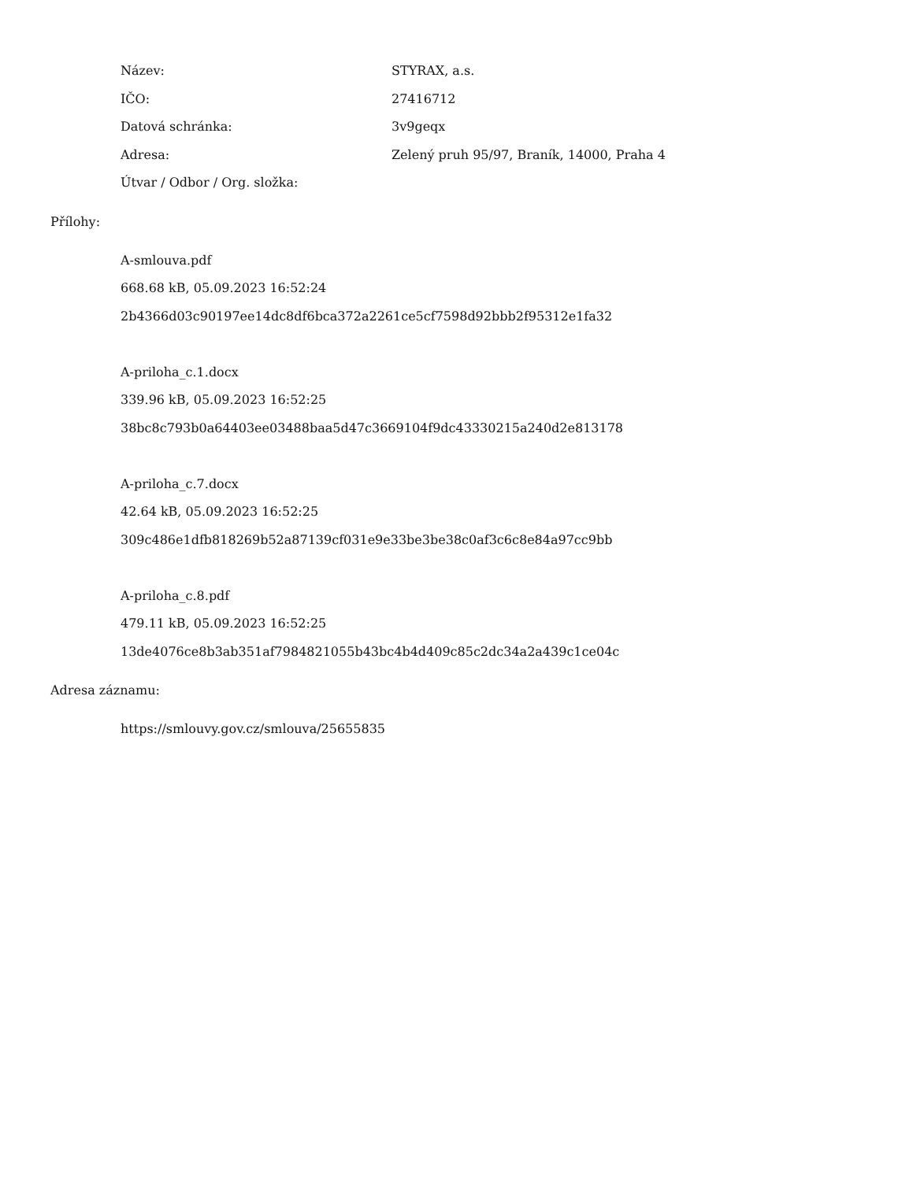| Název: | STYRAX, a.s. |
| IČO: | 27416712 |
| Datová schránka: | 3v9geqx |
| Adresa: | Zelený pruh 95/97, Braník, 14000, Praha 4 |
| Útvar / Odbor / Org. složka: | |
Přílohy:
A-smlouva.pdf
668.68 kB, 05.09.2023 16:52:24
2b4366d03c90197ee14dc8df6bca372a2261ce5cf7598d92bbb2f95312e1fa32
A-priloha_c.1.docx
339.96 kB, 05.09.2023 16:52:25
38bc8c793b0a64403ee03488baa5d47c3669104f9dc43330215a240d2e813178
A-priloha_c.7.docx
42.64 kB, 05.09.2023 16:52:25
309c486e1dfb818269b52a87139cf031e9e33be3be38c0af3c6c8e84a97cc9bb
A-priloha_c.8.pdf
479.11 kB, 05.09.2023 16:52:25
13de4076ce8b3ab351af7984821055b43bc4b4d409c85c2dc34a2a439c1ce04c
Adresa záznamu:
https://smlouvy.gov.cz/smlouva/25655835